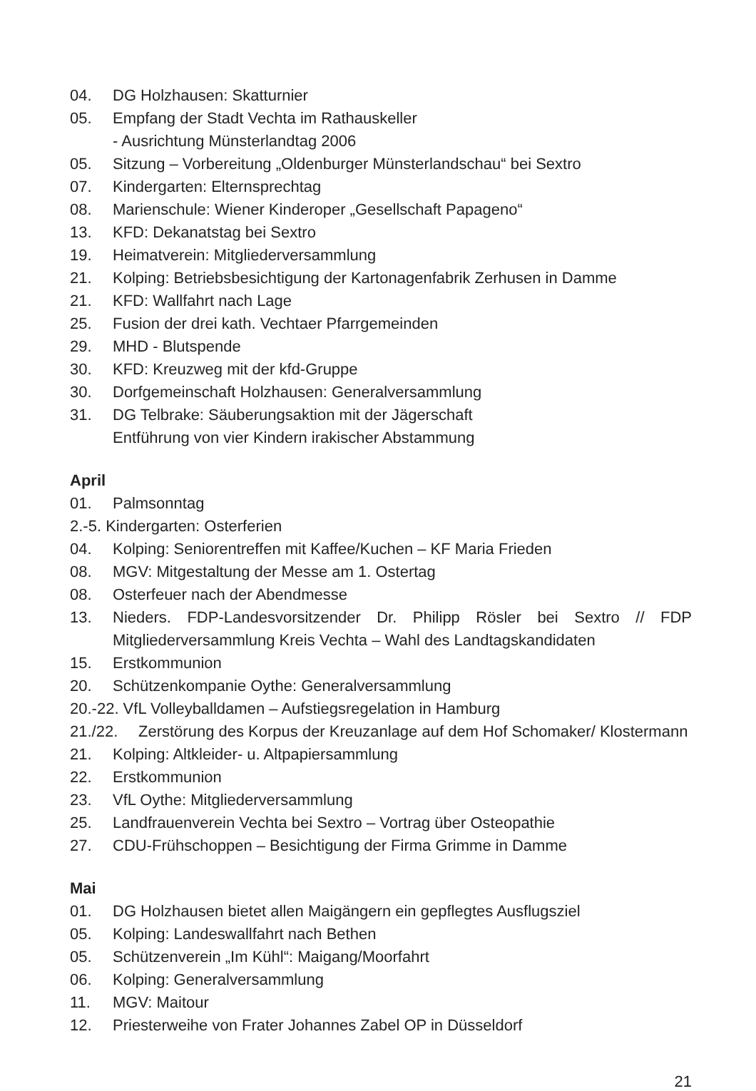04. DG Holzhausen: Skatturnier
05. Empfang der Stadt Vechta im Rathauskeller
- Ausrichtung Münsterlandtag 2006
05. Sitzung – Vorbereitung „Oldenburger Münsterlandschau“ bei Sextro
07. Kindergarten: Elternsprechtag
08. Marienschule: Wiener Kinderoper „Gesellschaft Papageno“
13. KFD: Dekanatstag bei Sextro
19. Heimatverein: Mitgliederversammlung
21. Kolping: Betriebsbesichtigung der Kartonagenfabrik Zerhusen in Damme
21. KFD: Wallfahrt nach Lage
25. Fusion der drei kath. Vechtaer Pfarrgemeinden
29. MHD - Blutspende
30. KFD: Kreuzweg mit der kfd-Gruppe
30. Dorfgemeinschaft Holzhausen: Generalversammlung
31. DG Telbrake: Säuberungsaktion mit der Jägerschaft
Entführung von vier Kindern irakischer Abstammung
April
01. Palmsonntag
2.-5. Kindergarten: Osterferien
04. Kolping: Seniorentreffen mit Kaffee/Kuchen – KF Maria Frieden
08. MGV: Mitgestaltung der Messe am 1. Ostertag
08. Osterfeuer nach der Abendmesse
13. Nieders. FDP-Landesvorsitzender Dr. Philipp Rösler bei Sextro // FDP Mitgliederversammlung Kreis Vechta – Wahl des Landtagskandidaten
15. Erstkommunion
20. Schützenkompanie Oythe: Generalversammlung
20.-22. VfL Volleyballdamen – Aufstiegsregelation in Hamburg
21./22. Zerstörung des Korpus der Kreuzanlage auf dem Hof Schomaker/ Klostermann
21. Kolping: Altkleider- u. Altpapiersammlung
22. Erstkommunion
23. VfL Oythe: Mitgliederversammlung
25. Landfrauenverein Vechta bei Sextro – Vortrag über Osteopathie
27. CDU-Frühschoppen – Besichtigung der Firma Grimme in Damme
Mai
01. DG Holzhausen bietet allen Maigängern ein gepflegtes Ausflugsziel
05. Kolping: Landeswallfahrt nach Bethen
05. Schützenverein „Im Kühl“: Maigang/Moorfahrt
06. Kolping: Generalversammlung
11. MGV: Maitour
12. Priesterweihe von Frater Johannes Zabel OP in Düsseldorf
21